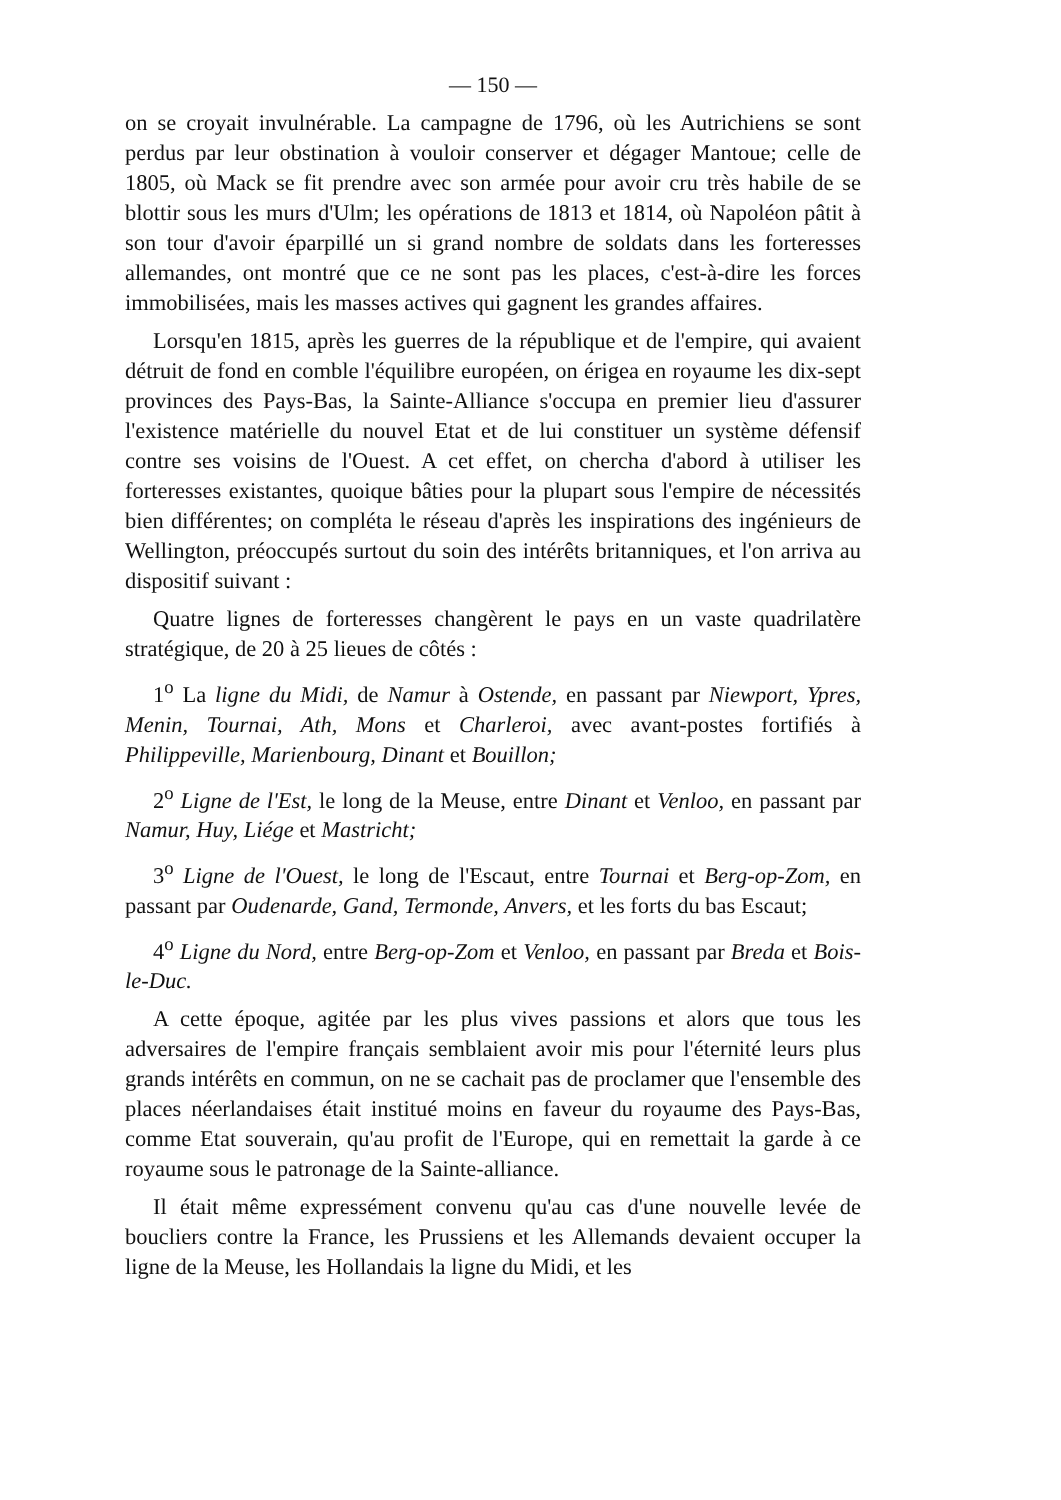— 150 —
on se croyait invulnérable. La campagne de 1796, où les Autrichiens se sont perdus par leur obstination à vouloir conserver et dégager Mantoue; celle de 1805, où Mack se fit prendre avec son armée pour avoir cru très habile de se blottir sous les murs d'Ulm; les opérations de 1813 et 1814, où Napoléon pâtit à son tour d'avoir éparpillé un si grand nombre de soldats dans les forteresses allemandes, ont montré que ce ne sont pas les places, c'est-à-dire les forces immobilisées, mais les masses actives qui gagnent les grandes affaires.
Lorsqu'en 1815, après les guerres de la république et de l'empire, qui avaient détruit de fond en comble l'équilibre européen, on érigea en royaume les dix-sept provinces des Pays-Bas, la Sainte-Alliance s'occupa en premier lieu d'assurer l'existence matérielle du nouvel Etat et de lui constituer un système défensif contre ses voisins de l'Ouest. A cet effet, on chercha d'abord à utiliser les forteresses existantes, quoique bâties pour la plupart sous l'empire de nécessités bien différentes; on compléta le réseau d'après les inspirations des ingénieurs de Wellington, préoccupés surtout du soin des intérêts britanniques, et l'on arriva au dispositif suivant :
Quatre lignes de forteresses changèrent le pays en un vaste quadrilatère stratégique, de 20 à 25 lieues de côtés :
1<sup>o</sup> La ligne du Midi, de Namur à Ostende, en passant par Niewport, Ypres, Menin, Tournai, Ath, Mons et Charleroi, avec avant-postes fortifiés à Philippeville, Marienbourg, Dinant et Bouillon;
2<sup>o</sup> Ligne de l'Est, le long de la Meuse, entre Dinant et Venloo, en passant par Namur, Huy, Liége et Mastricht;
3<sup>o</sup> Ligne de l'Ouest, le long de l'Escaut, entre Tournai et Berg-op-Zom, en passant par Oudenarde, Gand, Termonde, Anvers, et les forts du bas Escaut;
4<sup>o</sup> Ligne du Nord, entre Berg-op-Zom et Venloo, en passant par Breda et Bois-le-Duc.
A cette époque, agitée par les plus vives passions et alors que tous les adversaires de l'empire français semblaient avoir mis pour l'éternité leurs plus grands intérêts en commun, on ne se cachait pas de proclamer que l'ensemble des places néerlandaises était institué moins en faveur du royaume des Pays-Bas, comme Etat souverain, qu'au profit de l'Europe, qui en remettait la garde à ce royaume sous le patronage de la Sainte-alliance.
Il était même expressément convenu qu'au cas d'une nouvelle levée de boucliers contre la France, les Prussiens et les Allemands devaient occuper la ligne de la Meuse, les Hollandais la ligne du Midi, et les